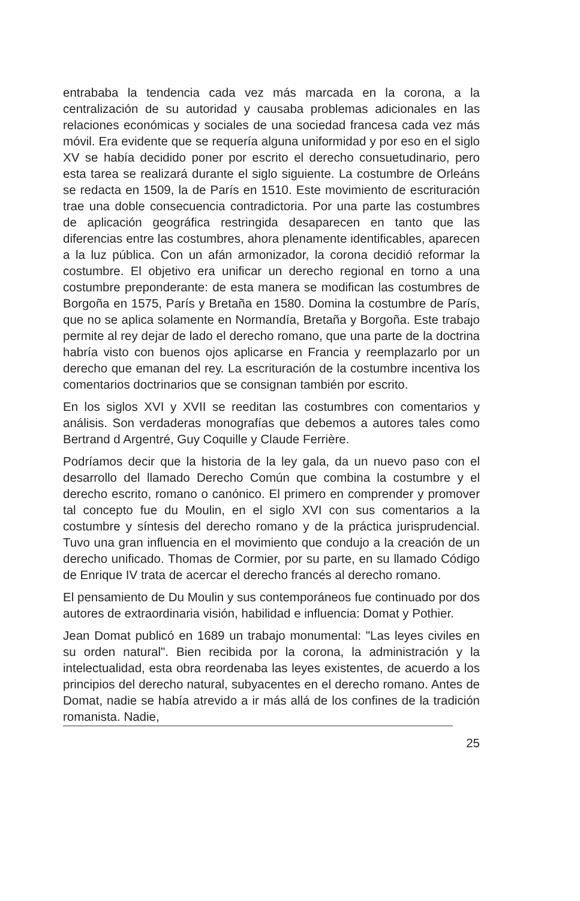entrababa la tendencia cada vez más marcada en la corona, a la centralización de su autoridad y causaba problemas adicionales en las relaciones económicas y sociales de una sociedad francesa cada vez más móvil. Era evidente que se requería alguna uniformidad y por eso en el siglo XV se había decidido poner por escrito el derecho consuetudinario, pero esta tarea se realizará durante el siglo siguiente. La costumbre de Orleáns se redacta en 1509, la de París en 1510. Este movimiento de escrituración trae una doble consecuencia contradictoria. Por una parte las costumbres de aplicación geográfica restringida desaparecen en tanto que las diferencias entre las costumbres, ahora plenamente identificables, aparecen a la luz pública. Con un afán armonizador, la corona decidió reformar la costumbre. El objetivo era unificar un derecho regional en torno a una costumbre preponderante: de esta manera se modifican las costumbres de Borgoña en 1575, París y Bretaña en 1580. Domina la costumbre de París, que no se aplica solamente en Normandía, Bretaña y Borgoña. Este trabajo permite al rey dejar de lado el derecho romano, que una parte de la doctrina habría visto con buenos ojos aplicarse en Francia y reemplazarlo por un derecho que emanan del rey. La escrituración de la costumbre incentiva los comentarios doctrinarios que se consignan también por escrito.
En los siglos XVI y XVII se reeditan las costumbres con comentarios y análisis. Son verdaderas monografías que debemos a autores tales como Bertrand d Argentré, Guy Coquille y Claude Ferrière.
Podríamos decir que la historia de la ley gala, da un nuevo paso con el desarrollo del llamado Derecho Común que combina la costumbre y el derecho escrito, romano o canónico. El primero en comprender y promover tal concepto fue du Moulin, en el siglo XVI con sus comentarios a la costumbre y síntesis del derecho romano y de la práctica jurisprudencial. Tuvo una gran influencia en el movimiento que condujo a la creación de un derecho unificado. Thomas de Cormier, por su parte, en su llamado Código de Enrique IV trata de acercar el derecho francés al derecho romano.
El pensamiento de Du Moulin y sus contemporáneos fue continuado por dos autores de extraordinaria visión, habilidad e influencia: Domat y Pothier.
Jean Domat publicó en 1689 un trabajo monumental: "Las leyes civiles en su orden natural". Bien recibida por la corona, la administración y la intelectualidad, esta obra reordenaba las leyes existentes, de acuerdo a los principios del derecho natural, subyacentes en el derecho romano. Antes de Domat, nadie se había atrevido a ir más allá de los confines de la tradición romanista. Nadie,
25